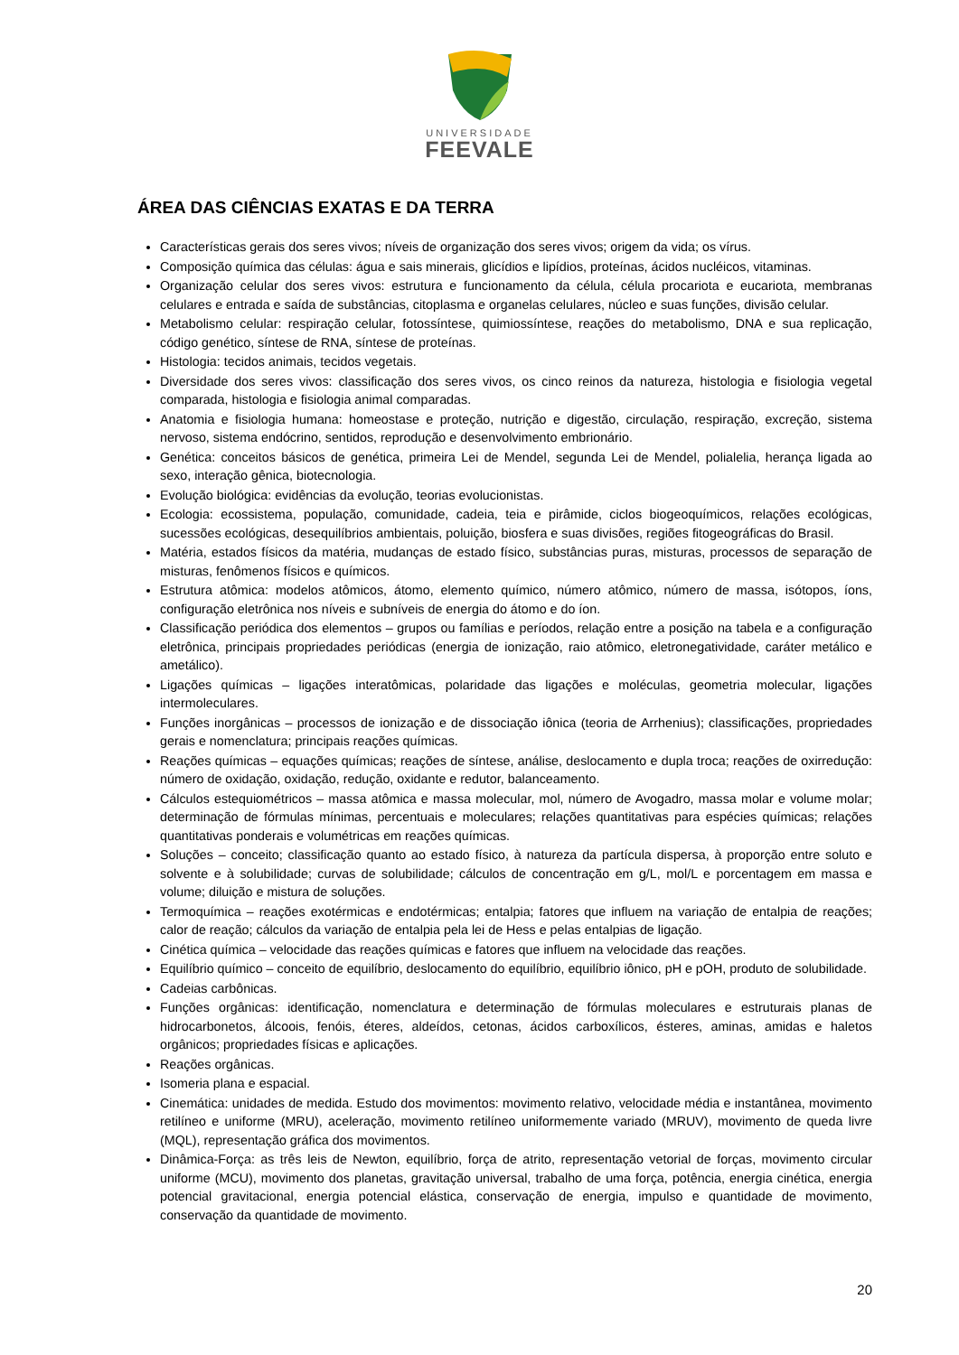UNIVERSIDADE
FEEVALE
ÁREA DAS CIÊNCIAS EXATAS E DA TERRA
Características gerais dos seres vivos; níveis de organização dos seres vivos; origem da vida; os vírus.
Composição química das células: água e sais minerais, glicídios e lipídios, proteínas, ácidos nucléicos, vitaminas.
Organização celular dos seres vivos: estrutura e funcionamento da célula, célula procariota e eucariota, membranas celulares e entrada e saída de substâncias, citoplasma e organelas celulares, núcleo e suas funções, divisão celular.
Metabolismo celular: respiração celular, fotossíntese, quimiossíntese, reações do metabolismo, DNA e sua replicação, código genético, síntese de RNA, síntese de proteínas.
Histologia: tecidos animais, tecidos vegetais.
Diversidade dos seres vivos: classificação dos seres vivos, os cinco reinos da natureza, histologia e fisiologia vegetal comparada, histologia e fisiologia animal comparadas.
Anatomia e fisiologia humana: homeostase e proteção, nutrição e digestão, circulação, respiração, excreção, sistema nervoso, sistema endócrino, sentidos, reprodução e desenvolvimento embrionário.
Genética: conceitos básicos de genética, primeira Lei de Mendel, segunda Lei de Mendel, polialelia, herança ligada ao sexo, interação gênica, biotecnologia.
Evolução biológica: evidências da evolução, teorias evolucionistas.
Ecologia: ecossistema, população, comunidade, cadeia, teia e pirâmide, ciclos biogeoquímicos, relações ecológicas, sucessões ecológicas, desequilíbrios ambientais, poluição, biosfera e suas divisões, regiões fitogeográficas do Brasil.
Matéria, estados físicos da matéria, mudanças de estado físico, substâncias puras, misturas, processos de separação de misturas, fenômenos físicos e químicos.
Estrutura atômica: modelos atômicos, átomo, elemento químico, número atômico, número de massa, isótopos, íons, configuração eletrônica nos níveis e subníveis de energia do átomo e do íon.
Classificação periódica dos elementos – grupos ou famílias e períodos, relação entre a posição na tabela e a configuração eletrônica, principais propriedades periódicas (energia de ionização, raio atômico, eletronegatividade, caráter metálico e ametálico).
Ligações químicas – ligações interatômicas, polaridade das ligações e moléculas, geometria molecular, ligações intermoleculares.
Funções inorgânicas – processos de ionização e de dissociação iônica (teoria de Arrhenius); classificações, propriedades gerais e nomenclatura; principais reações químicas.
Reações químicas – equações químicas; reações de síntese, análise, deslocamento e dupla troca; reações de oxirredução: número de oxidação, oxidação, redução, oxidante e redutor, balanceamento.
Cálculos estequiométricos – massa atômica e massa molecular, mol, número de Avogadro, massa molar e volume molar; determinação de fórmulas mínimas, percentuais e moleculares; relações quantitativas para espécies químicas; relações quantitativas ponderais e volumétricas em reações químicas.
Soluções – conceito; classificação quanto ao estado físico, à natureza da partícula dispersa, à proporção entre soluto e solvente e à solubilidade; curvas de solubilidade; cálculos de concentração em g/L, mol/L e porcentagem em massa e volume; diluição e mistura de soluções.
Termoquímica – reações exotérmicas e endotérmicas; entalpia; fatores que influem na variação de entalpia de reações; calor de reação; cálculos da variação de entalpia pela lei de Hess e pelas entalpias de ligação.
Cinética química – velocidade das reações químicas e fatores que influem na velocidade das reações.
Equilíbrio químico – conceito de equilíbrio, deslocamento do equilíbrio, equilíbrio iônico, pH e pOH, produto de solubilidade.
Cadeias carbônicas.
Funções orgânicas: identificação, nomenclatura e determinação de fórmulas moleculares e estruturais planas de hidrocarbonetos, álcoois, fenóis, éteres, aldeídos, cetonas, ácidos carboxílicos, ésteres, aminas, amidas e haletos orgânicos; propriedades físicas e aplicações.
Reações orgânicas.
Isomeria plana e espacial.
Cinemática: unidades de medida. Estudo dos movimentos: movimento relativo, velocidade média e instantânea, movimento retilíneo e uniforme (MRU), aceleração, movimento retilíneo uniformemente variado (MRUV), movimento de queda livre (MQL), representação gráfica dos movimentos.
Dinâmica-Força: as três leis de Newton, equilíbrio, força de atrito, representação vetorial de forças, movimento circular uniforme (MCU), movimento dos planetas, gravitação universal, trabalho de uma força, potência, energia cinética, energia potencial gravitacional, energia potencial elástica, conservação de energia, impulso e quantidade de movimento, conservação da quantidade de movimento.
20